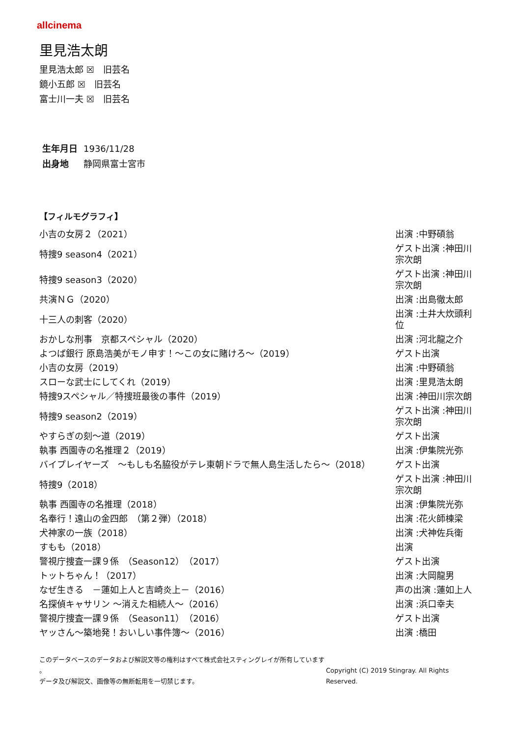allcinema
里見浩太朗
里見浩太郎 ☒　旧芸名
鏡小五郎 ☒　旧芸名
富士川一夫 ☒　旧芸名
生年月日 1936/11/28
出身地 静岡県富士宮市
【フィルモグラフィ】
| 小吉の女房２（2021） | 出演 :中野碩翁 |
| 特捜9 season4（2021） | ゲスト出演 :神田川宗次朗 |
| 特捜9 season3（2020） | ゲスト出演 :神田川宗次朗 |
| 共演ＮＧ（2020） | 出演 :出島徹太郎 |
| 十三人の刺客（2020） | 出演 :土井大炊頭利位 |
| おかしな刑事 京都スペシャル（2020） | 出演 :河北龍之介 |
| よつば銀行 原島浩美がモノ申す！～この女に賭けろ～（2019） | ゲスト出演 |
| 小吉の女房（2019） | 出演 :中野碩翁 |
| スローな武士にしてくれ（2019） | 出演 :里見浩太朗 |
| 特捜9スペシャル／特捜班最後の事件（2019） | 出演 :神田川宗次朗 |
| 特捜9 season2（2019） | ゲスト出演 :神田川宗次朗 |
| やすらぎの刻～道（2019） | ゲスト出演 |
| 執事 西園寺の名推理２（2019） | 出演 :伊集院光弥 |
| バイプレイヤーズ ～もしも名脇役がテレ東朝ドラで無人島生活したら～（2018） | ゲスト出演 |
| 特捜9（2018） | ゲスト出演 :神田川宗次朗 |
| 執事 西園寺の名推理（2018） | 出演 :伊集院光弥 |
| 名奉行！遠山の金四郎 （第２弾）（2018） | 出演 :花火師棟梁 |
| 犬神家の一族（2018） | 出演 :犬神佐兵衛 |
| すもも（2018） | 出演 |
| 警視庁捜査一課９係 （Season12）（2017） | ゲスト出演 |
| トットちゃん！（2017） | 出演 :大岡龍男 |
| なぜ生きる －蓮如上人と吉崎炎上－（2016） | 声の出演 :蓮如上人 |
| 名探偵キャサリン ～消えた相続人～（2016） | 出演 :浜口幸夫 |
| 警視庁捜査一課９係 （Season11）（2016） | ゲスト出演 |
| ヤッさん～築地発！おいしい事件簿～（2016） | 出演 :橋田 |
このデータベースのデータおよび解説文等の権利はすべて株式会社スティングレイが所有しています 。
データ及び解説文、画像等の無断転用を一切禁じます。
Copyright (C) 2019 Stingray. All Rights Reserved.